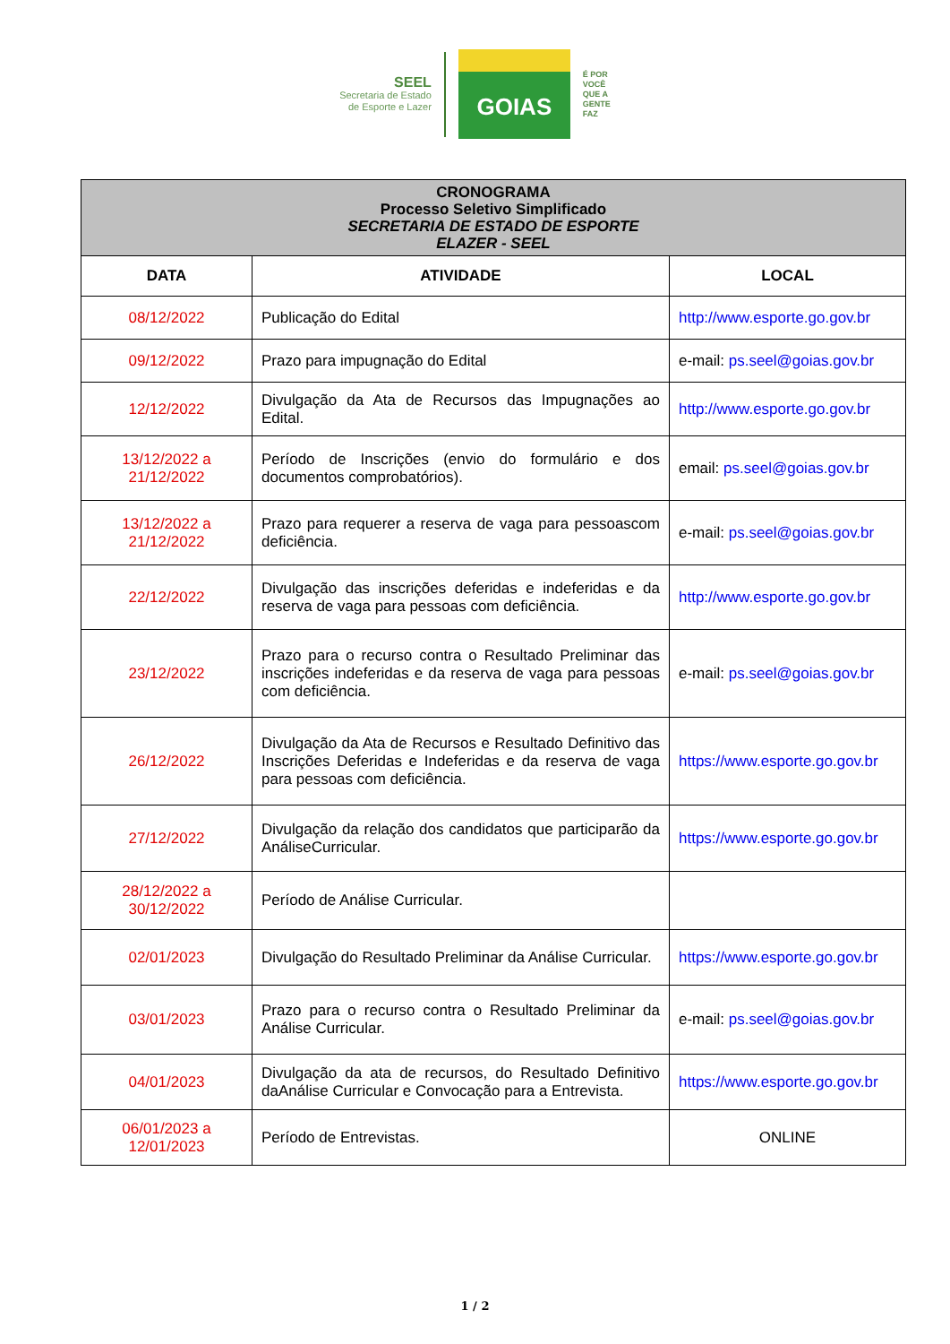SEEL
Secretaria de Estado
de Esporte e Lazer
GOIAS
É POR
VOCÊ
QUE A
GENTE
FAZ
| CRONOGRAMA Processo Seletivo Simplificado SECRETARIA DE ESTADO DE ESPORTE ELAZER - SEEL | | |
| DATA | ATIVIDADE | LOCAL |
| 08/12/2022 | Publicação do Edital | http://www.esporte.go.gov.br |
| 09/12/2022 | Prazo para impugnação do Edital | e-mail: ps.seel@goias.gov.br |
| 12/12/2022 | Divulgação da Ata de Recursos das Impugnações ao Edital. | http://www.esporte.go.gov.br |
| 13/12/2022 a 21/12/2022 | Período de Inscrições (envio do formulário e dos documentos comprobatórios). | email: ps.seel@goias.gov.br |
| 13/12/2022 a 21/12/2022 | Prazo para requerer a reserva de vaga para pessoascom deficiência. | e-mail: ps.seel@goias.gov.br |
| 22/12/2022 | Divulgação das inscrições deferidas e indeferidas e da reserva de vaga para pessoas com deficiência. | http://www.esporte.go.gov.br |
| 23/12/2022 | Prazo para o recurso contra o Resultado Preliminar das inscrições indeferidas e da reserva de vaga para pessoas com deficiência. | e-mail: ps.seel@goias.gov.br |
| 26/12/2022 | Divulgação da Ata de Recursos e Resultado Definitivo das Inscrições Deferidas e Indeferidas e da reserva de vaga para pessoas com deficiência. | https://www.esporte.go.gov.br |
| 27/12/2022 | Divulgação da relação dos candidatos que participarão da AnáliseCurricular. | https://www.esporte.go.gov.br |
| 28/12/2022 a 30/12/2022 | Período de Análise Curricular. | |
| 02/01/2023 | Divulgação do Resultado Preliminar da Análise Curricular. | https://www.esporte.go.gov.br |
| 03/01/2023 | Prazo para o recurso contra o Resultado Preliminar da Análise Curricular. | e-mail: ps.seel@goias.gov.br |
| 04/01/2023 | Divulgação da ata de recursos, do Resultado Definitivo daAnálise Curricular e Convocação para a Entrevista. | https://www.esporte.go.gov.br |
| 06/01/2023 a 12/01/2023 | Período de Entrevistas. | ONLINE |
1 / 2